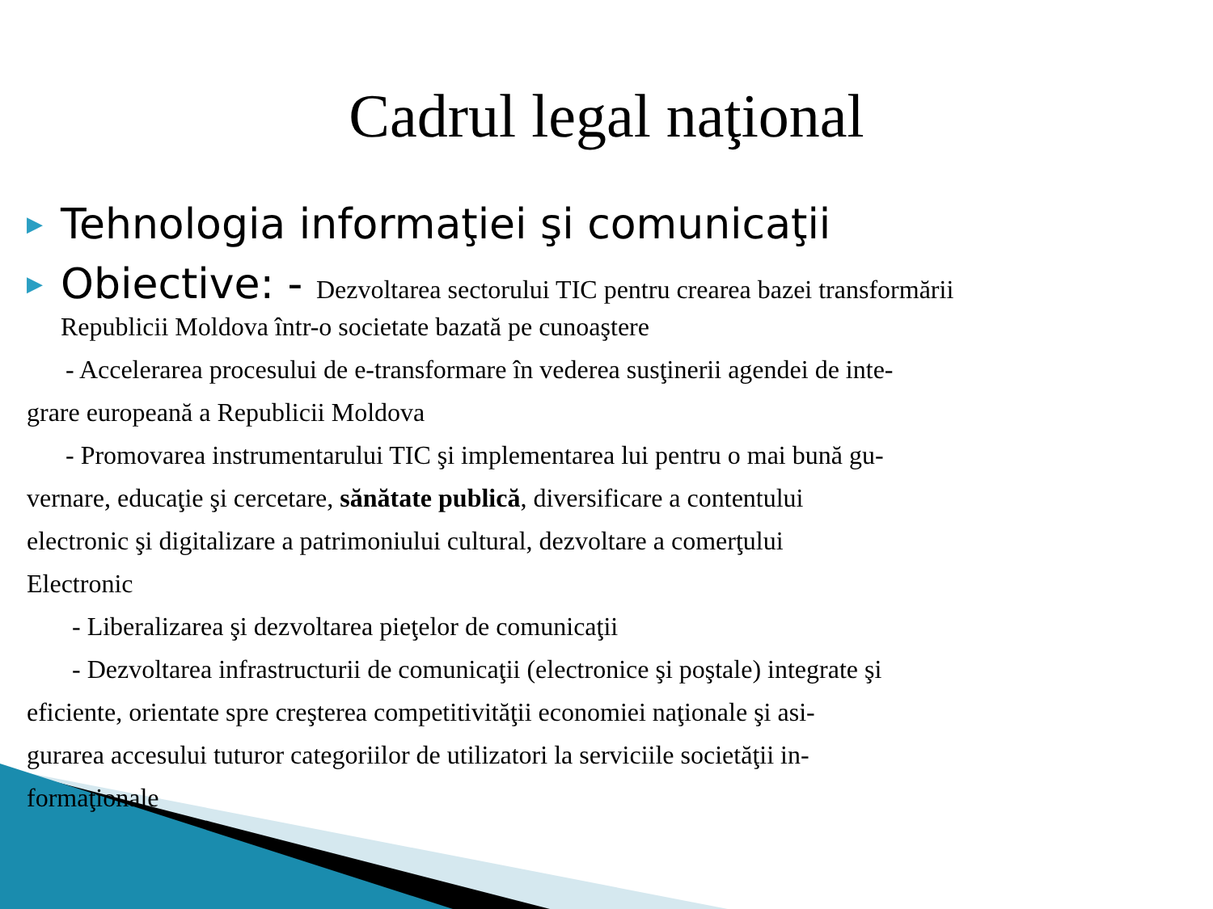Cadrul legal naţional
▶ Tehnologia informaţiei şi comunicaţii
▶ Obiective: - Dezvoltarea sectorului TIC pentru crearea bazei transformării
Republicii Moldova într-o societate bazată pe cunoaştere
- Accelerarea procesului de e-transformare în vederea susţinerii agendei de inte-
grare europeană a Republicii Moldova
- Promovarea instrumentarului TIC şi implementarea lui pentru o mai bună gu-
vernare, educaţie şi cercetare, sănătate publică, diversificare a contentului
electronic şi digitalizare a patrimoniului cultural, dezvoltare a comerţului
Electronic
- Liberalizarea şi dezvoltarea pieţelor de comunicaţii
- Dezvoltarea infrastructurii de comunicaţii (electronice şi poştale) integrate şi
eficiente, orientate spre creşterea competitivităţii economiei naţionale şi asi-
gurarea accesului tuturor categoriilor de utilizatori la serviciile societăţii in-
formaţionale